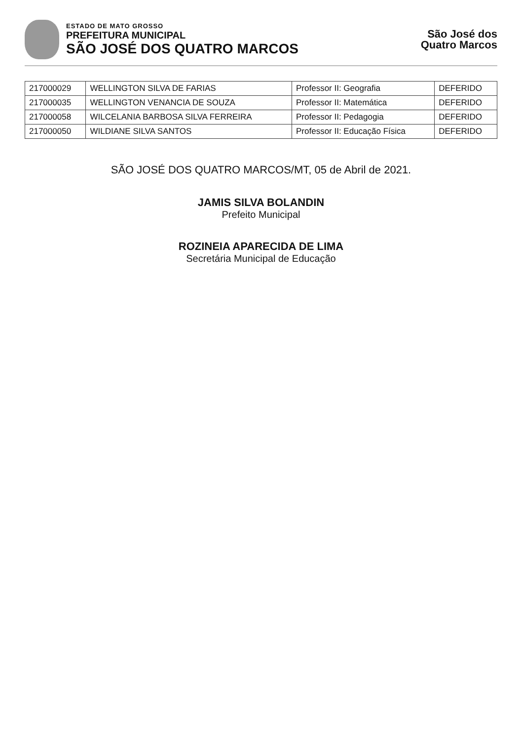ESTADO DE MATO GROSSO
PREFEITURA MUNICIPAL
SÃO JOSÉ DOS QUATRO MARCOS
São José dos
Quatro Marcos
| 217000029 | WELLINGTON SILVA DE FARIAS | Professor II: Geografia | DEFERIDO |
| 217000035 | WELLINGTON VENANCIA DE SOUZA | Professor II: Matemática | DEFERIDO |
| 217000058 | WILCELANIA BARBOSA SILVA FERREIRA | Professor II: Pedagogia | DEFERIDO |
| 217000050 | WILDIANE SILVA SANTOS | Professor II: Educação Física | DEFERIDO |
SÃO JOSÉ DOS QUATRO MARCOS/MT, 05 de Abril de 2021.
JAMIS SILVA BOLANDIN
Prefeito Municipal
ROZINEIA APARECIDA DE LIMA
Secretária Municipal de Educação